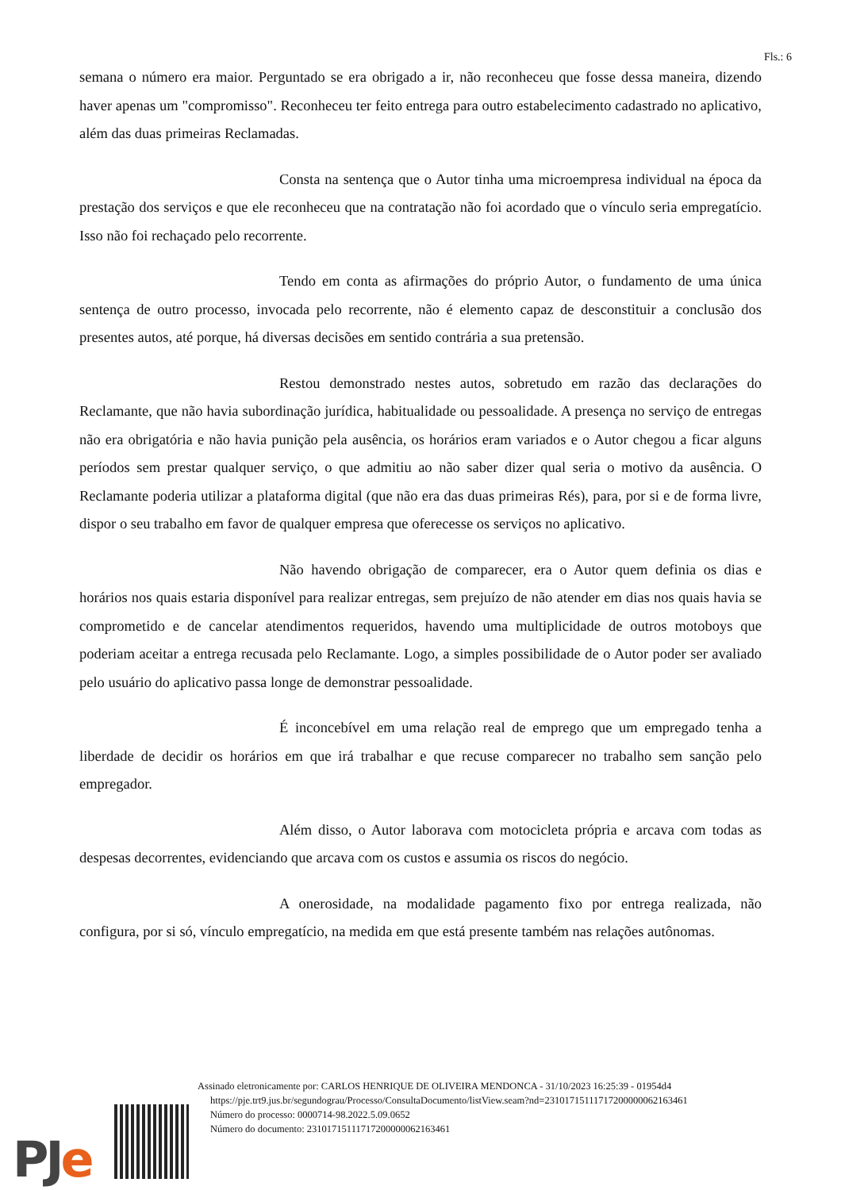Fls.: 6
semana o número era maior. Perguntado se era obrigado a ir, não reconheceu que fosse dessa maneira, dizendo haver apenas um "compromisso". Reconheceu ter feito entrega para outro estabelecimento cadastrado no aplicativo, além das duas primeiras Reclamadas.
Consta na sentença que o Autor tinha uma microempresa individual na época da prestação dos serviços e que ele reconheceu que na contratação não foi acordado que o vínculo seria empregatício. Isso não foi rechaçado pelo recorrente.
Tendo em conta as afirmações do próprio Autor, o fundamento de uma única sentença de outro processo, invocada pelo recorrente, não é elemento capaz de desconstituir a conclusão dos presentes autos, até porque, há diversas decisões em sentido contrária a sua pretensão.
Restou demonstrado nestes autos, sobretudo em razão das declarações do Reclamante, que não havia subordinação jurídica, habitualidade ou pessoalidade. A presença no serviço de entregas não era obrigatória e não havia punição pela ausência, os horários eram variados e o Autor chegou a ficar alguns períodos sem prestar qualquer serviço, o que admitiu ao não saber dizer qual seria o motivo da ausência. O Reclamante poderia utilizar a plataforma digital (que não era das duas primeiras Rés), para, por si e de forma livre, dispor o seu trabalho em favor de qualquer empresa que oferecesse os serviços no aplicativo.
Não havendo obrigação de comparecer, era o Autor quem definia os dias e horários nos quais estaria disponível para realizar entregas, sem prejuízo de não atender em dias nos quais havia se comprometido e de cancelar atendimentos requeridos, havendo uma multiplicidade de outros motoboys que poderiam aceitar a entrega recusada pelo Reclamante. Logo, a simples possibilidade de o Autor poder ser avaliado pelo usuário do aplicativo passa longe de demonstrar pessoalidade.
É inconcebível em uma relação real de emprego que um empregado tenha a liberdade de decidir os horários em que irá trabalhar e que recuse comparecer no trabalho sem sanção pelo empregador.
Além disso, o Autor laborava com motocicleta própria e arcava com todas as despesas decorrentes, evidenciando que arcava com os custos e assumia os riscos do negócio.
A onerosidade, na modalidade pagamento fixo por entrega realizada, não configura, por si só, vínculo empregatício, na medida em que está presente também nas relações autônomas.
PJe
Assinado eletronicamente por: CARLOS HENRIQUE DE OLIVEIRA MENDONCA - 31/10/2023 16:25:39 - 01954d4
https://pje.trt9.jus.br/segundograu/Processo/ConsultaDocumento/listView.seam?nd=23101715111717200000062163461
Número do processo: 0000714-98.2022.5.09.0652
Número do documento: 23101715111717200000062163461